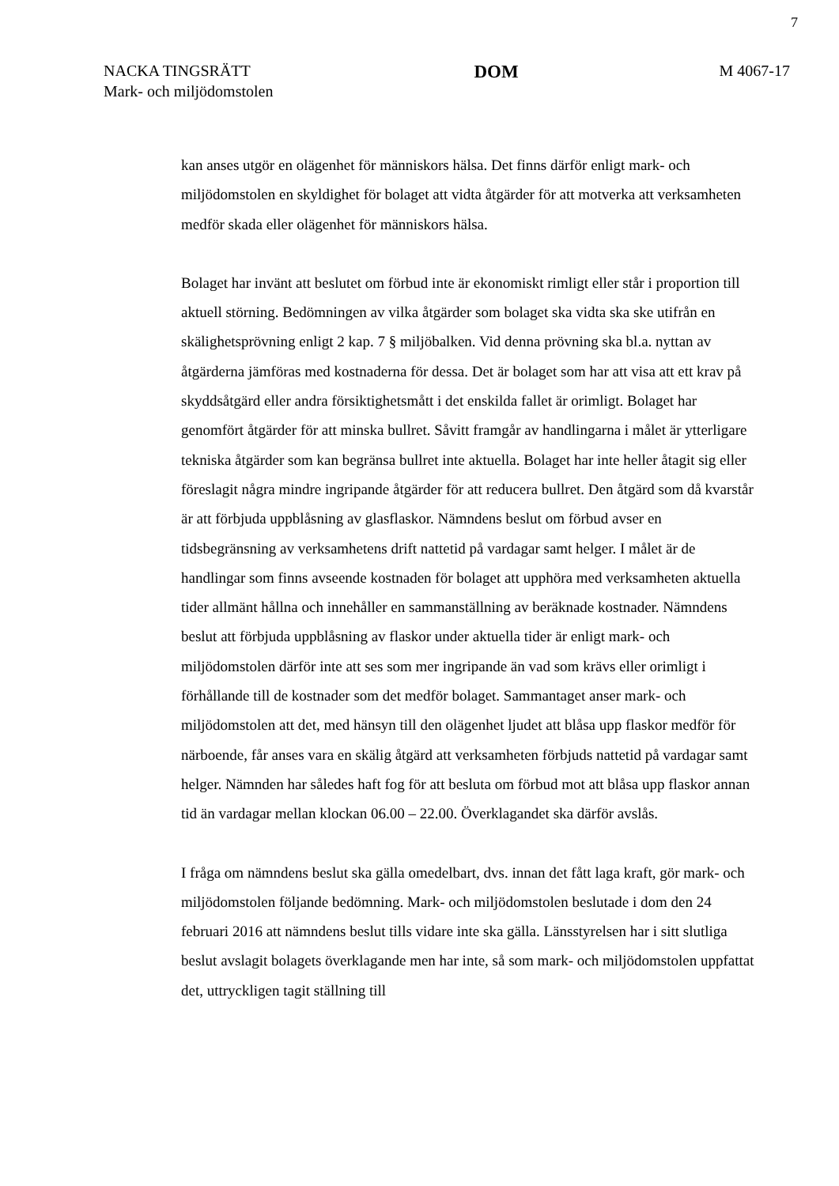7
NACKA TINGSRÄTT
Mark- och miljödomstolen
DOM
M 4067-17
kan anses utgör en olägenhet för människors hälsa. Det finns därför enligt mark- och miljödomstolen en skyldighet för bolaget att vidta åtgärder för att motverka att verksamheten medför skada eller olägenhet för människors hälsa.
Bolaget har invänt att beslutet om förbud inte är ekonomiskt rimligt eller står i proportion till aktuell störning. Bedömningen av vilka åtgärder som bolaget ska vidta ska ske utifrån en skälighetsprövning enligt 2 kap. 7 § miljöbalken. Vid denna prövning ska bl.a. nyttan av åtgärderna jämföras med kostnaderna för dessa. Det är bolaget som har att visa att ett krav på skyddsåtgärd eller andra försiktighetsmått i det enskilda fallet är orimligt. Bolaget har genomfört åtgärder för att minska bullret. Såvitt framgår av handlingarna i målet är ytterligare tekniska åtgärder som kan begränsa bullret inte aktuella. Bolaget har inte heller åtagit sig eller föreslagit några mindre ingripande åtgärder för att reducera bullret. Den åtgärd som då kvarstår är att förbjuda uppblåsning av glasflaskor. Nämndens beslut om förbud avser en tidsbegränsning av verksamhetens drift nattetid på vardagar samt helger. I målet är de handlingar som finns avseende kostnaden för bolaget att upphöra med verksamheten aktuella tider allmänt hållna och innehåller en sammanställning av beräknade kostnader. Nämndens beslut att förbjuda uppblåsning av flaskor under aktuella tider är enligt mark- och miljödomstolen därför inte att ses som mer ingripande än vad som krävs eller orimligt i förhållande till de kostnader som det medför bolaget. Sammantaget anser mark- och miljödomstolen att det, med hänsyn till den olägenhet ljudet att blåsa upp flaskor medför för närboende, får anses vara en skälig åtgärd att verksamheten förbjuds nattetid på vardagar samt helger. Nämnden har således haft fog för att besluta om förbud mot att blåsa upp flaskor annan tid än vardagar mellan klockan 06.00 – 22.00. Överklagandet ska därför avslås.
I fråga om nämndens beslut ska gälla omedelbart, dvs. innan det fått laga kraft, gör mark- och miljödomstolen följande bedömning. Mark- och miljödomstolen beslutade i dom den 24 februari 2016 att nämndens beslut tills vidare inte ska gälla. Länsstyrelsen har i sitt slutliga beslut avslagit bolagets överklagande men har inte, så som mark- och miljödomstolen uppfattat det, uttryckligen tagit ställning till